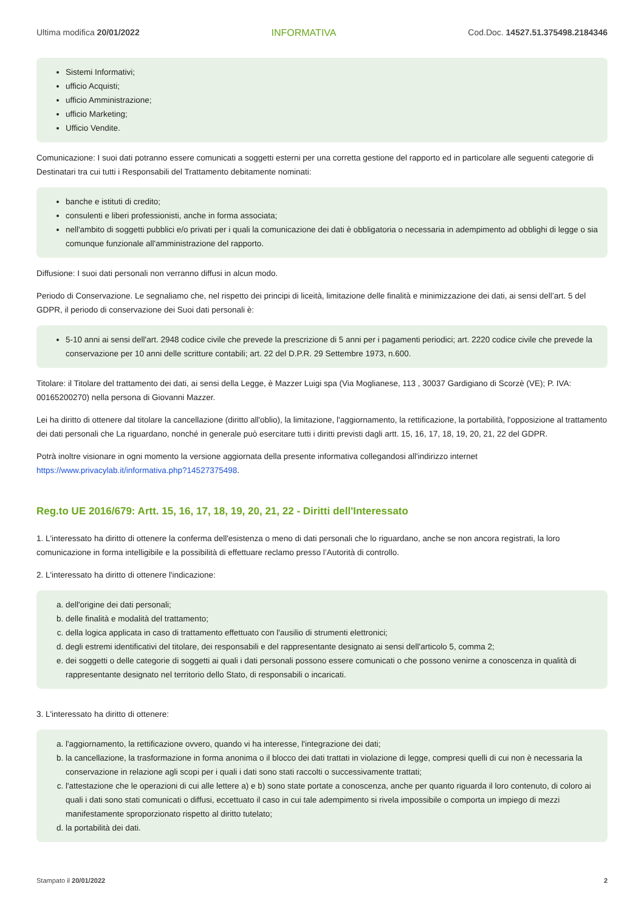Ultima modifica 20/01/2022 INFORMATIVA Cod.Doc. 14527.51.375498.2184346
Sistemi Informativi;
ufficio Acquisti;
ufficio Amministrazione;
ufficio Marketing;
Ufficio Vendite.
Comunicazione: I suoi dati potranno essere comunicati a soggetti esterni per una corretta gestione del rapporto ed in particolare alle seguenti categorie di Destinatari tra cui tutti i Responsabili del Trattamento debitamente nominati:
banche e istituti di credito;
consulenti e liberi professionisti, anche in forma associata;
nell'ambito di soggetti pubblici e/o privati per i quali la comunicazione dei dati è obbligatoria o necessaria in adempimento ad obblighi di legge o sia comunque funzionale all'amministrazione del rapporto.
Diffusione: I suoi dati personali non verranno diffusi in alcun modo.
Periodo di Conservazione. Le segnaliamo che, nel rispetto dei principi di liceità, limitazione delle finalità e minimizzazione dei dati, ai sensi dell’art. 5 del GDPR, il periodo di conservazione dei Suoi dati personali è:
5-10 anni ai sensi dell'art. 2948 codice civile che prevede la prescrizione di 5 anni per i pagamenti periodici; art. 2220 codice civile che prevede la conservazione per 10 anni delle scritture contabili; art. 22 del D.P.R. 29 Settembre 1973, n.600.
Titolare: il Titolare del trattamento dei dati, ai sensi della Legge, è Mazzer Luigi spa (Via Moglianese, 113 , 30037 Gardigiano di Scorzè (VE); P. IVA: 00165200270) nella persona di Giovanni Mazzer.
Lei ha diritto di ottenere dal titolare la cancellazione (diritto all'oblio), la limitazione, l'aggiornamento, la rettificazione, la portabilità, l'opposizione al trattamento dei dati personali che La riguardano, nonché in generale può esercitare tutti i diritti previsti dagli artt. 15, 16, 17, 18, 19, 20, 21, 22 del GDPR.
Potrà inoltre visionare in ogni momento la versione aggiornata della presente informativa collegandosi all'indirizzo internet https://www.privacylab.it/informativa.php?14527375498.
Reg.to UE 2016/679: Artt. 15, 16, 17, 18, 19, 20, 21, 22 - Diritti dell'Interessato
1. L'interessato ha diritto di ottenere la conferma dell'esistenza o meno di dati personali che lo riguardano, anche se non ancora registrati, la loro comunicazione in forma intelligibile e la possibilità di effettuare reclamo presso l’Autorità di controllo.
2. L'interessato ha diritto di ottenere l'indicazione:
a. dell'origine dei dati personali;
b. delle finalità e modalità del trattamento;
c. della logica applicata in caso di trattamento effettuato con l'ausilio di strumenti elettronici;
d. degli estremi identificativi del titolare, dei responsabili e del rappresentante designato ai sensi dell'articolo 5, comma 2;
e. dei soggetti o delle categorie di soggetti ai quali i dati personali possono essere comunicati o che possono venirne a conoscenza in qualità di rappresentante designato nel territorio dello Stato, di responsabili o incaricati.
3. L'interessato ha diritto di ottenere:
a. l'aggiornamento, la rettificazione ovvero, quando vi ha interesse, l'integrazione dei dati;
b. la cancellazione, la trasformazione in forma anonima o il blocco dei dati trattati in violazione di legge, compresi quelli di cui non è necessaria la conservazione in relazione agli scopi per i quali i dati sono stati raccolti o successivamente trattati;
c. l'attestazione che le operazioni di cui alle lettere a) e b) sono state portate a conoscenza, anche per quanto riguarda il loro contenuto, di coloro ai quali i dati sono stati comunicati o diffusi, eccettuato il caso in cui tale adempimento si rivela impossibile o comporta un impiego di mezzi manifestamente sproporzionato rispetto al diritto tutelato;
d. la portabilità dei dati.
Stampato il 20/01/2022 2